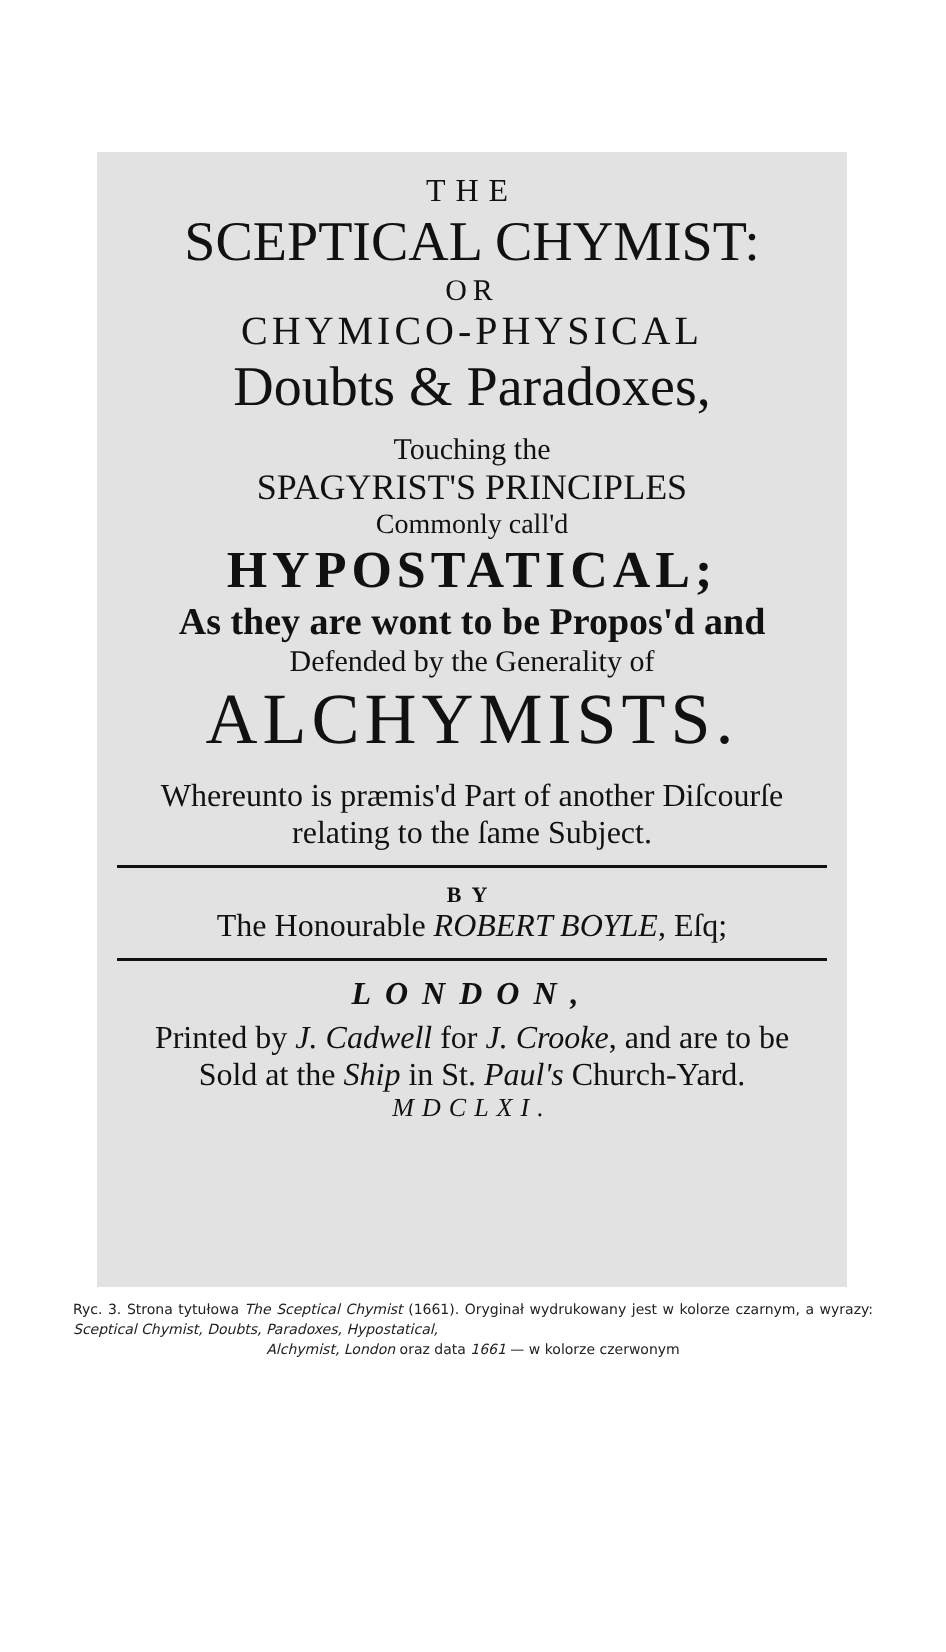THE
SCEPTICAL CHYMIST:
OR
CHYMICO-PHYSICAL
Doubts & Paradoxes,
Touching the
SPAGYRIST'S PRINCIPLES
Commonly call'd
HYPOSTATICAL;
As they are wont to be Propos'd and
Defended by the Generality of
ALCHYMISTS.
Whereunto is præmis'd Part of another Diſcourſe
relating to the ſame Subject.
BY
The Honourable ROBERT BOYLE, Eſq;
LONDON,
Printed by J. Cadwell for J. Crooke, and are to be
Sold at the Ship in St. Paul's Church-Yard.
MDCLXI.
Ryc. 3. Strona tytułowa The Sceptical Chymist (1661). Oryginał wydrukowany jest w kolorze czarnym, a wyrazy: Sceptical Chymist, Doubts, Paradoxes, Hypostatical,
Alchymist, London oraz data 1661 — w kolorze czerwonym